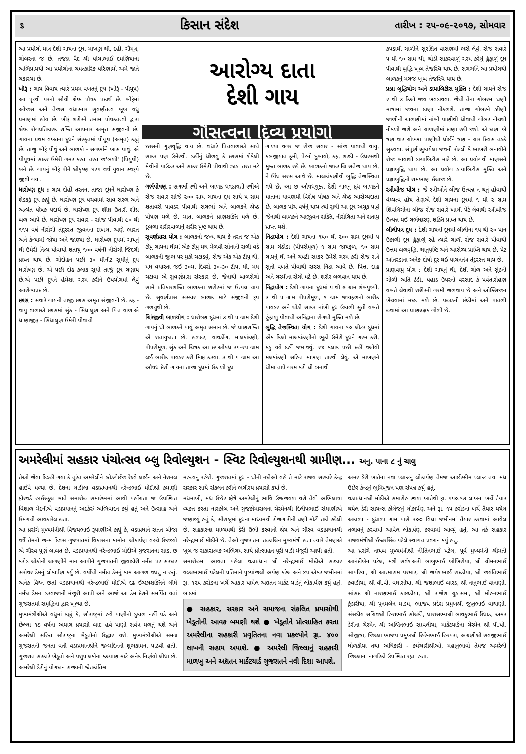૬ કિસાન સંદેશ તારીખ : ૨૫-૦૯-૨૦૧૭, સોમવાર
આ પ્રયોગો માત્ર દેશી ગાયના દૂધ, માખણ઼ ઘી, દહીં, ગૌમૂત્ર, ગોબરના જ છે. તજજ્ઞ વૈદ શ્રી પાંચાભાઈ દમણિયાના અભિપ્રાયથી આ પ્રયોગોના ચમત્કારિક પરિણામો અમે જાતે ચકાસ્યા છે.
ખીરૂં : ગાય વિવાય ત્યારે પ્રથમ વખતનું દૂધ (ખીરૂં - પીયૂષ) આ પૃથ્વી પરનો સૌથી શ્રેષ્ઠ પૌષક પદાર્થ છે. ખીરૂંમાં ઓજસ અને તેજસ વધારનાર સુવર્ણતત્વ ખૂબ વધુ પ્રમાણમાં હોય છે. ખીરૂં શરીરને તમામ પોષકતત્વો દ્વારા શ્રેષ્ઠ રોગપ્રતિકારક શક્તિ આપનાર અમૃત સંજીવની છે. ગાયના પ્રથમ વખતના દૂધને સંસ્કૃતમાં પીયૂષ (અમૃત) કહ્યું છે. તાજું ખીરૂં પીવું અને બાળકો - સગર્ભાને ખાસ પાવું. એ પીયૂષમાં સાકર ઉમેરી ગમર કરતાં તરત જ'બળી' (પિયુષી) બને છે. ગાયનું ખીરૂં પીને શ્રીકૃષ્ણ ૧૨૫ વર્ષ યુવાન સ્વરૂપે જીવી ગયા.
ધારોષ્ણ દૂધ : ગાય દોહી તરતના તાજા દૂધને ધારોષ્ણ કે શેડકઢું દૂધ કહ્યું છે. ધારોષ્ણ દૂધ પચવામાં સાવ સરળ અને અત્યંત પોષક પદાર્થ છે. ધારોષ્ણ દૂધ શીઘ્ર ઉતારી શીઘ્ર બળ આપે છે. ધારોષ્ણ દૂધ સવાર - સાંજ પીવાથી ૯૦ થી ૧૧૫ વર્ષ નીરોગી તંદુરસ્ત જીવનના દાખલા અણે ભારત અને કેન્યામાં જોયા અને જાણ્યા છે. ધારોષ્ણ દૂધમાં ગાયનું ઘી ઉમેરી નિત્ય પીવાથી શતાયુ ૧૦૦ વર્ષની નીરોગી જિંદગી પ્રાપ્ત થાય છે. ગોદોહન પછી ૩૦ મીનીટ સુધીનું દૂધ ધારોષ્ણ છે. એ પછી દોઢ કલાક સુધી તાજું દૂધ ગણાય છે.એ પછી દૂધને હંમેશા ગરમ કરીને ઉપયોગમાં લેવું આરોગ્યપ્રદ છે.
છાસ : સવારે ગાયની તાજી છાસ અમૃત સંજીવની છે. કફ - વાયુ વાળાએ છાસમાં સુંઠ - સિંધાલુણ અને પિત્ત વાળાએ ધાણાજીરૂં - સિંધાલુણ ઉમેરી પીવાથી
આરોગ્ય દાતા
દેશી ગાય
ગૌસત્વના દિવ્ય પ્રયોગો
છાસની ગુણવૃદ્ધિ થાય છે. વધારે પિત્તવાળાએ સાથે સાકર પણ ઉમેરવી. દહીંનું ધોળવું કે છાસમાં શેકેલી મેથીનો પાઉડર અને સાકર ઉમેરી પીવાથી ઝાડા તરત મટે છે.
ગર્ભપોષણ : સગર્ભા સ્ત્રી અને બાળક ધવડાવતી સ્ત્રીએ રોજ સવાર સાંજે ૨૦૦ ગ્રામ ગાયના દૂધ સાથે ૫ ગ્રામ શતાવરી પાવડર પીવાથી સગર્ભા અને બાળકને શ્રેષ્ઠ પોષણ મળે છે. માતા બાળકને પ્રાણશક્તિ મળે છે. દૂબળા શરીરવાળાનું શરીર પુષ્ટ થાય છે.
સુવર્ણપ્રાસ યોગ : બાળકનો જન્મ થાય કે તરત જ એક ટીપુ ગાયના ઘીમાં એક ટીપુ મધ મેળવી સોનાની સળી વડે બાળકની જીભ પર મુકી ચટાડવું. રોજ એક એક ટીપુ ઘી, મધ વધારતા જઈ ૩૦મા દિવસે ૩૦-૩૦ ટીપા ઘી, મધ ચટાવા એ સુવર્ણપ્રાસ સંસ્કાર છે. જેનાથી બાળરોગો સામે પ્રતિકારશક્તિ બાળકના શરીરમાં જ ઉત્પન્ન થાય છે. સુવર્ણપ્રાસ સંસ્કાર બાળક માટે સંજીવની રૂપ ગળથુથી છે.
ચિરંજીવી બાળયોગ : ધારોષ્ણ દૂધમાં ૩ થી ૫ ગ્રામ દેશી ગાયનું ઘી બાળકને પાવું અમૃત સમાન છે. જે પ્રાણશક્તિ એ શતાયુદાતા છે. હળદર, વાવડીંગ, માલકાંકણી, પીપરીમૂળ, સુંઠ અને ચિત્રક આ છ ઔષધ ૨૫-૨૫ ગ્રામ લઈ બારીક પાવડર કરી મિક્ષ કરવા. ૩ થી ૫ ગ્રામ આ ઔષધ દેશી ગાયના તાજા દૂધમાં ઉકાળી દૂધ
ગાળ્યા વગર જ રોજ સવાર - સાંજ પાવાથી વાયુ, કબજીયાત કૃમી, પેટનો દુખાવો, કફ, શરદી - ઉધરસથી મુક્ત બાળક રહે છે. બાળકનો જઠરાગ્નિ સતેજ થાય છે, ને ઊંઘ સરસ આવે છે. માલકાંકણીથી બુદ્ધિ તેજસ્વિતા વધે છે. આ છ ઔષધયુક્ત દેશી ગાયનું દૂધ બાળકને માતાના ધાવણથી વિશેષ પોષક અને શ્રેષ્ઠ આરોગ્યદાતા છે. બાળક પાંચ વર્ષનું થાય ત્યાં સુધી આ દૂધ અચૂક પાવું જેનાથી બાળકને આજીવન શક્તિ, નીરોગિતા અને શતાયુ પ્રાપ્ત થશે.
નિંદ્રાયોગ : દેશી ગાયના ૧૫૦ થી ૨૦૦ ગ્રામ દૂધમાં ૫ ગ્રામ ગંઠોડા (પીપરીમૂળ) ૧ ગ્રામ જાયફળ, ૧૦ ગ્રામ ગાયનું ઘી અને ચપટી સાકર ઉમેરી ગરમ કરી રોજ રાત્રે સુતી વખતે પીવાથી સરસ નિંદ્રા આવે છે. પિત્ત, દાહ અને ગરમીના રોગો મટે છે. શરીર બળવાન થાય છે.
નિંદ્રાયોગ : દેશી ગાયના દૂધમાં ૫ થી ૭ ગ્રામ શંખપુષ્પી, ૩ થી ૫ ગ્રામ પીપરીમૂળ, ૧ ગ્રામ જાયફળનો બારીક પાવડર અને થોડી સાકર નાંખી દૂધ ઉકાળી સુતી વખતે હુંફાળુ પીવાથી અનિંદ્રાના રોગથી મુક્તિ મળે છે.
બુદ્ધિ તેજસ્વિતા યોગ : દેશી ગાયના ૧૦ લીટર દૂધમાં એક કિલો માલકાંકણીનો ભૂકો ઉમેરી દૂધને ગરમ કરી, ઠંડું થયે દહીં જમાવવું. ૨૪ કલાક પછી દહીં વલોવી મલકાંકણી સહિત માખણ તારવી લેવું. એ માખણને ધીમા તાપે ગરમ કરી ઘી બનાવી
કપડાથી ગાળીને સુરક્ષિત વાસણમાં ભરી લેવું. રોજ સવારે ૫ થી ૧૦ ગ્રામ ઘી, થોડી સાકરવાળું ગરમ કરેલું હુંફાળું દૂધ પીવાથી બુદ્ધિ ખૂબ તેજસ્વિ થાય છે. સગર્ભાને આ પ્રયોગથી બાળકનું મગજ ખૂબ તેજસ્વિ થાય છે.
પ્રજ્ઞા બુદ્ધિયોગ અને ડાયાબિટીસ મુક્તિ : દેશી ગાયને રોજ ૨ થી ૩ કિલો જવ ખવડાવવા. જેથી તેના ગોબરમાં ઘણી માત્રામાં જવના દાણા નીકળશે. તાજા ગોબરને ઝીણી જાળીની ચાળણીમાં નાંખી પાણીથી ધોવાથી ગોબર નીચથી નીકળી જશે અને ચાળણીમાં દાણા રહી જશે. એ દાણા બે ત્રણ વાર ચોખ્ખા પાણીથી ધોઈને ત્રણ - ચાર દિવસ તડકે સુકવવા. સંપૂર્ણ સુકાયેલા જવની રોટલી કે ભાખરી બનાવીને રોજ ખાવાથી ડાયાબિટીસ માટે છે. આ પ્રયોગથી માણસને પ્રજ્ઞાબુદ્ધિ થાય છે. આ પ્રયોગ ડાયાબિટીસ મુક્તિ અને પ્રજ્ઞાબુદ્ધિનો રામબાણ ઈલાજ છે.
સ્ત્રીબીજ યોગ : જે સ્ત્રીઓને બીજ ઉત્પન્ન ન થતું હોવાથી વંધ્યત્વ હોય તેણએ દેશી ગાયના દૂધમાં ૧ થી ૨ ગ્રામ શિવલિંગીના બીજ રોજ સવારે ખાલી પેટે લેવાથી સ્ત્રીબીજ ઉત્પન્ન થઈ ગર્ભધારણ શક્તિ પ્રાપ્ત થાય છે.
બીલીપત્ર દૂધ : દેશી ગાયનાં દૂધમાં બીલીના ૧૫ થી ૨૦ પાન ઉકાળી દૂધ હુંફાળું રહે ત્યારે ગાળી રોજ સવારે પીવાથી ઉત્તમ બળવૃદ્ધિ, ધાતુપૃષ્ટિ અને આરોગ્ય પ્રાપ્તિ થાય છે. પેટ આંતરડાના અનેક દોષો દૂર થઈ પાચનતંત્ર તંદુરસ્ત થાય છે.
પ્રાણવાયુ યોગ : દેશી ગાયનું ઘી, દેશી ગોળ અને સુંઠની ગોળી અતિ ઠંડી, પહાડ ઉપરનો વરસાદ કે પર્વતારોહણ વખતે લેવાથી શરીરની ગરમી જળવાય છે અને ઓક્સિજન ખેંચવામાં મદદ મળે છે. પહાડની છંડીમાં અને પાતળી હવામાં આ પ્રાણરક્ષક ગોળી છે.
અમરેલીમાં સહકાર પંચોત્સવ બ્લુ રિવોલ્યુશન - સ્વિટ રિવોલ્યુશનથી ગ્રામીણ... અનુ. પાના ૮ નું ચાલુ
તેઓ જેવા દિલ્હી ગયા કે તુરંત અમરેલીને બ્રોડગેઈજ રેલ્વે લાઈન અને નેશનલ હાઈવે મળ્યા છે. દેશના લાડીલા વડાપ્રધાનશ્રી નરેન્દ્રભાઈ મોદીશ્રી કમાણી ફોરવર્ડ હાઈસ્કૂલ ખાતે સમારોહ સમારંભમાં આવી પહોંચતા જ ઉપસ્થિત વિશાળ મેદનીએ વડાપ્રધાનનું અદકેરું અભિવાદન કર્યુ હતું અને ઉત્સાહ અને ઉમંગથી આવકારેલ હતા.
આ પ્રસંગે મુખ્યમંત્રીશ્રી વિજયભાઈ રૂપાણીએ કહ્યું કે, વડાપ્રધાને સતત બીજા વર્ષે તેમનો જન્મ દિવસ ગુજરાતમાં વિકાસના કામોના લોકાર્પણ વચ્ચે ઉજવ્યો એ ગૌરવ પૂર્ણ બાબત છે. વડાપ્રધાનશ્રી નરેન્દ્રભાઈ મોદીએ ગુજરાતના સાડા છ કરોડ લોકોની લાગણીને માન આપીને ગુજરાતની જીવાદોરી નર્મદા પર સરદાર સરોવર ડેમનું લોકાર્પણ કર્યુ છે. વર્ષોથી નર્મદા ડેમનું કામ આગળ વધતું ન હતું. અનેક વિઘ્ન છતાં વડાપ્રધાનશ્રી નરેન્દ્રભાઈ મોદીએ દઢ ઈચ્છાશક્તિને લીધે નર્મદા ડેમના દરવાજાની મંજૂરી આપી અને આજે આ ડેમ દેશને સમર્પિત થતાં ગુજરાતમાં સમૃદ્ધિના દ્વાર ખૂલ્યા છે.
મુખ્યમંત્રીશ્રીએ વધુમાં કહ્યું કે, સૌરાષ્ટ્રમાં હવે પાણીનો દુકાળ નહીં પડે અને છેલ્લા ૧૭ વર્ષના અથાગ પ્રયાસો બાદ હવે પાણી સર્વત્ર મળતું થશે અને અમરેલી સહિત સૌરાષ્ટ્રના ખેડૂતોનો ઉદ્ધાર થશે. મુખ્યમંત્રીશ્રીએ સમગ્ર ગુજરાતની જનતા વતી વડાપ્રધાનશ્રીને જન્મદિનની શુભકામના પાઠવી હતી. ગુજરાત સરકારે ખેડૂતો અને પશુપાલકોના કલ્યાણ માટે અનેક નિર્ણયો લીધા છે. અમરેલી ડેરીનું યોગદાન રાજ્યની શ્વેતક્રાંતિમાં
મહત્વનું રહેશે. ગુજરાતમાં દૂધ - ઘીની નદીઓ વહે તે માટે રાજ્ય સરકારે કેન્દ્ર સરકાર સાથે સંકલન કરીને ભગીરથ પ્રયાસો કર્યા છે.
મધમાખી, મધ ઉછેર ક્ષેત્રે અમરેલીનું ભાવિ ઉજ્જવળ થશે તેવી અભિલાષા વ્યક્ત કરતા નાસ્કોબ અને ગુજકોમાસલના ચેરમેનશ્રી દિલીપભાઈ સંઘાણીએ જણાવ્યું હતું કે, સૌરાષ્ટ્રમાં દૂધના માધ્યમથી રોજગારીની ઘણી મોટી તકો રહેલી છે. સહકારના માધ્યમથી ડેરી ઉભી કરવાનો શ્રેય અને ગૌરવ વડાપ્રધાનશ્રી નરેન્દ્રભાઈ મોદીને છે. તેઓ ગુજરાતના તત્કાલિન મુખ્યમંત્રી હતા ત્યારે તેમણએ ખૂબ જ સકારાત્મક અભિગમ સાથે પ્રોત્સાહન પૂરી પાડી મંજુરી આપી હતી.
સમારોહમાં આવતા પહેલા વડાપ્રધાન શ્રી નરેન્દ્રભાઈ મોદીએ સરદાર વલ્લભભાઈ પટેલની પ્રતિમાને પુષ્પાંજલી અર્પણ કરેલ અને ૪૫ એકર જમીનમાં રૂા. ૧૨૫ કરોડના ખર્ચે આકાર પામેલ અદ્યતન માર્કેટ યાર્ડનું લોકાર્પણ કર્યુ હતું. બાદમાં
● સહકાર, સરકાર અને સમાજના સંકલિત પ્રયાસોથી ખેડૂતોની આવક બમણી થશે ● ખેડૂતોને પ્રોત્સાહિત કરતા અમરેલીના સહકારી પ્રવૃતિતના નવા પ્રકલ્પોને રૂા. ૪૦૦ લાખની સહાય અપાશે. ● અમરેલી જિલ્લાનું સહકારી માળખુ અને અદ્યતન માર્કેટયાર્ડ ગુજરાતને નવી દિશા આપશે.
અમર ડેરી ખાતેના નવા પ્લાન્ટનું લોકાર્પણ તેમજ આઈસ્ક્રીમ પ્લાન્ટ તથા મધ ઉછેર કેન્દ્રનું ભૂમિપૂજન પણ સંપન્ન કર્યુ હતું.
વડાપ્રધાનશ્રી મોદીએ સમારોહ સ્થળ ખાતેથી રૂા. ૫૫૦.૧૭ લાખના ખર્ચે તૈયાર થયેલ ડેરી સાયન્સ કોલેજનું લોકાર્પણ અને રૂા. ૧૫ કરોડના ખર્ચે તૈયાર થયેલ અકાળા - દુધાળા ગામ પાસે ૨૦૦ વિઘા જમીનમાં તૈયાર કરવામાં આવેલ તળાવનું કરવામાં આવેલ લોકાર્પણ કરવામાં આવ્યું હતું. આ તકે સહકાર રાજ્યમંત્રીશ્રી ઈશ્વરસિંહ પટેલે સ્વાગત પ્રવચન કર્યુ હતું.
આ પ્રસંગે નાયબ મુખ્યમંત્રીશ્રી નીતિનભાઈ પટેલ, પૂર્વ મુખ્યમંત્રી શ્રીમતી આનંદીબેન પટેલ, મંત્રી સર્વશઅરી બાબુભાઈ બોખિરીયા, શ્રી ચીમનભાઈ સાપરિયા, શ્રી આત્મારામ પરમાર, શ્રી જયેશભાઈ રાદડીયા, શ્રી જયંતિભાઈ કવાડીયા, શ્રી વી.વી. વઘાસીયા, શ્રી જશાભાઈ બારડ, શ્રી નાનુભાઈ વાનાણી, સાંસદ શ્રી નારણભાઈ કાછડીયા, શ્રી રાજેશ ચુડાસમા, શ્રી મોહનભાઈ કુંડારીયા, શ્રી પૂનમબેન માડમ, ભાજપ પ્રદેશ પ્રમુખશ્રી જીતુભાઈ વાઘાણી, સંસદીય સચિવશ્રી હિરાભાઈ સોલંકી, ધારાસભ્યશ્રી બાવકુભાઈ ઉંધાડ, અમર ડેરીના ચેરમેન શ્રી અશ્વિનભાઈ સાવલીયા, માર્કેટયાર્ડના ચેરમેન શ્રી પી.પી. સોજીત્રા, જિલ્લા ભાજપ પ્રમુખશ્રી હિરેનભાઈ હિરપરા, અગ્રણીશ્રી સવજીભાઈ ધોળકીયા તથા અધિકારી - કર્મચારીશ્રીઓ, મહાનુભાવો તેમજ અમરેલી જિલ્લાના નાગરિકો ઉપસ્થિત રહ્યા હતા.